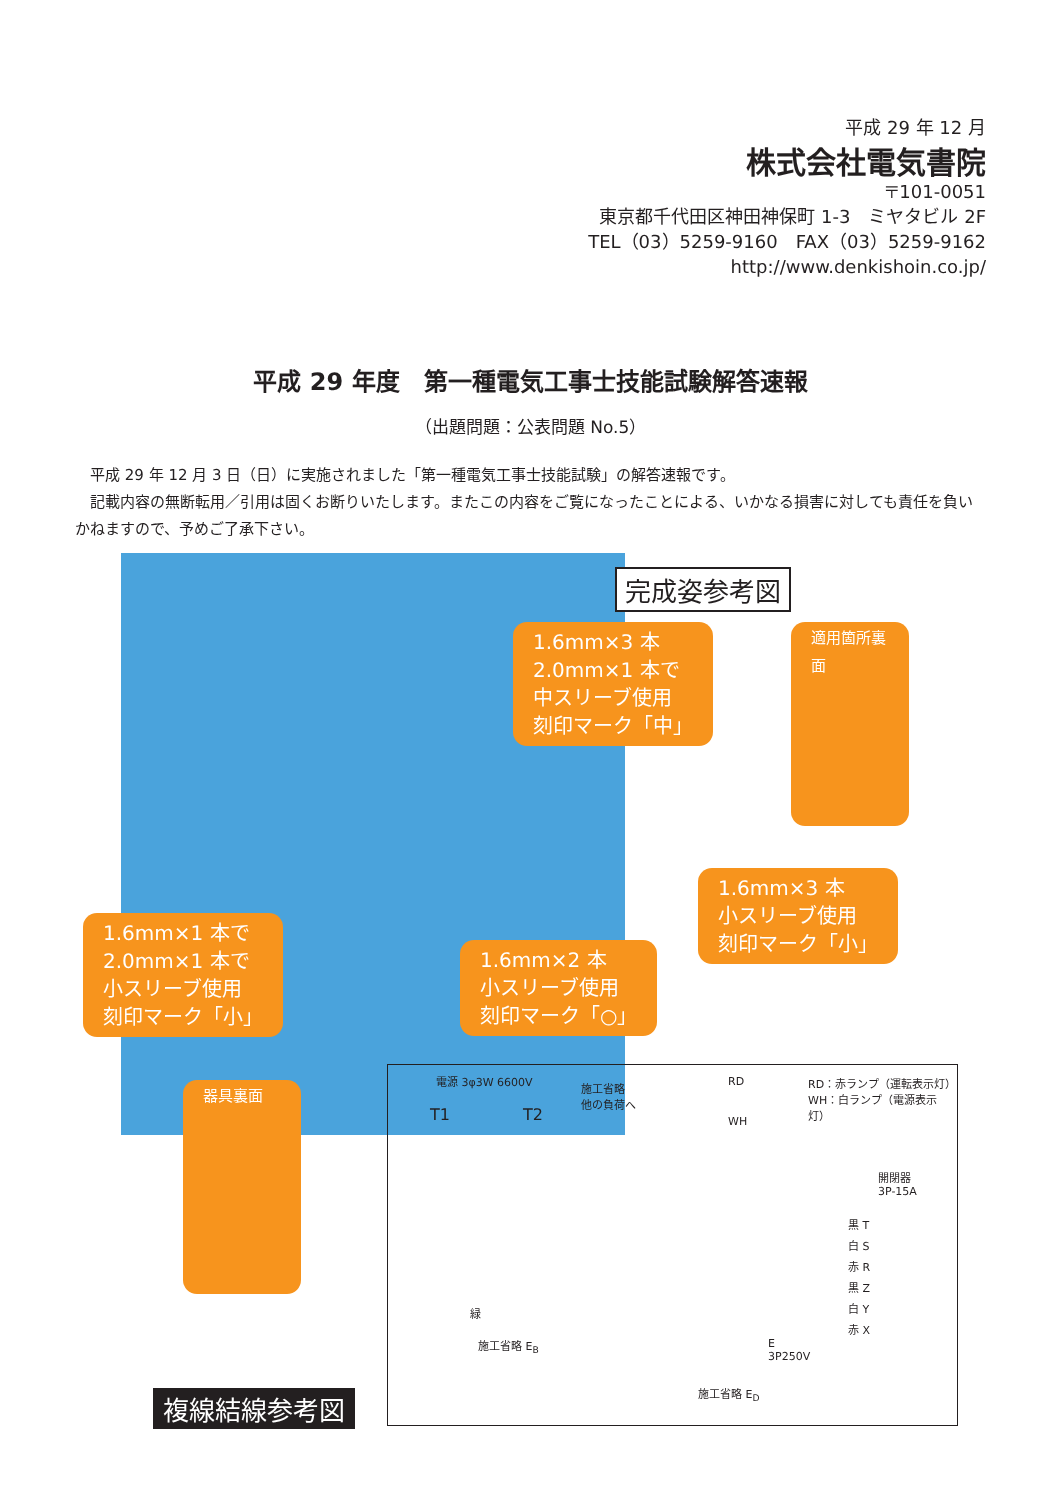平成 29 年 12 月
株式会社電気書院
〒101-0051
東京都千代田区神田神保町 1-3　ミヤタビル 2F
TEL（03）5259-9160　FAX（03）5259-9162
http://www.denkishoin.co.jp/
平成 29 年度　第一種電気工事士技能試験解答速報
（出題問題：公表問題 No.5）
　平成 29 年 12 月 3 日（日）に実施されました「第一種電気工事士技能試験」の解答速報です。
　記載内容の無断転用／引用は固くお断りいたします。またこの内容をご覧になったことによる、いかなる損害に対しても責任を負いかねますので、予めご了承下さい。
完成姿参考図
1.6mm×3 本
2.0mm×1 本で
中スリーブ使用
刻印マーク「中」
適用箇所裏面
1.6mm×3 本
小スリーブ使用
刻印マーク「小」
1.6mm×1 本で
2.0mm×1 本で
小スリーブ使用
刻印マーク「小」
1.6mm×2 本
小スリーブ使用
刻印マーク「○」
器具裏面
複線結線参考図
電源 3φ3W 6600V
T1 T2
施工省略
他の負荷へ
RD
WH
RD：赤ランプ（運転表示灯）
WH：白ランプ（電源表示灯）
開閉器
3P-15A
黒 T
白 S
赤 R
黒 Z
白 Y
赤 X
E
3P250V
施工省略 E<sub>B</sub>
施工省略 E<sub>D</sub>
緑